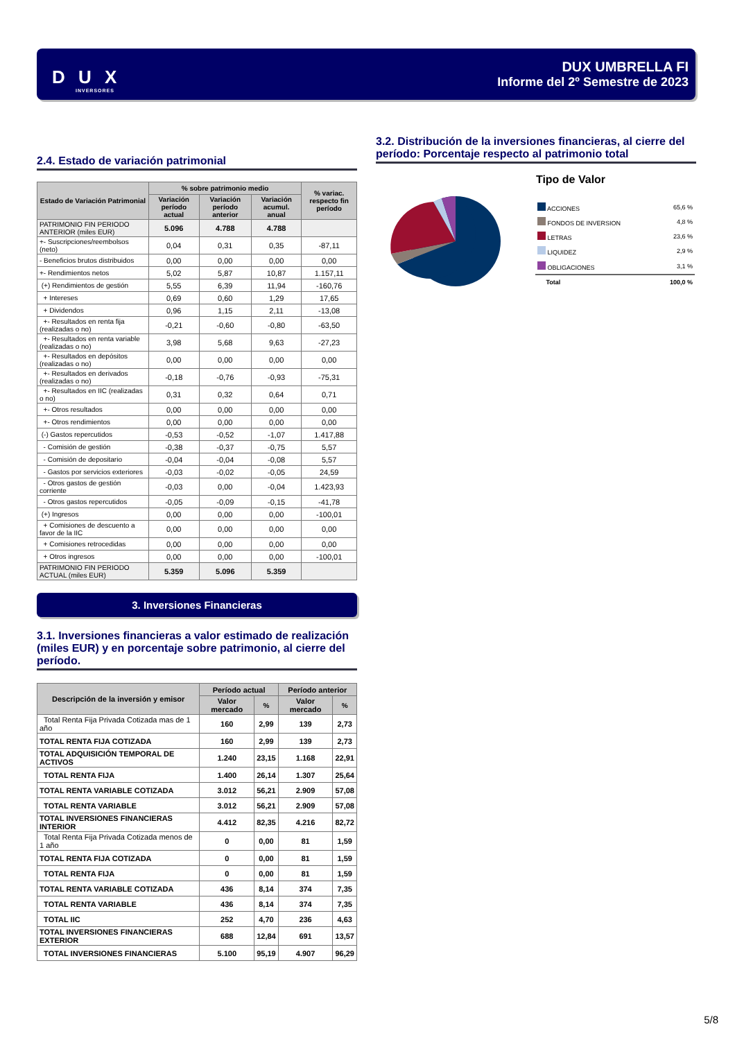D U X
INVERSORES
DUX UMBRELLA FI
Informe del 2º Semestre de 2023
2.4. Estado de variación patrimonial
| Estado de Variación Patrimonial | % sobre patrimonio medio | | | % variac. respecto fin período |
| --- | --- | --- | --- | --- |
| | Variación período actual | Variación período anterior | Variación acumul. anual | |
| PATRIMONIO FIN PERIODO ANTERIOR (miles EUR) | 5.096 | 4.788 | 4.788 | |
| +- Suscripciones/reembolsos (neto) | 0,04 | 0,31 | 0,35 | -87,11 |
| - Beneficios brutos distribuidos | 0,00 | 0,00 | 0,00 | 0,00 |
| +- Rendimientos netos | 5,02 | 5,87 | 10,87 | 1.157,11 |
| (+) Rendimientos de gestión | 5,55 | 6,39 | 11,94 | -160,76 |
| + Intereses | 0,69 | 0,60 | 1,29 | 17,65 |
| + Dividendos | 0,96 | 1,15 | 2,11 | -13,08 |
| +- Resultados en renta fija (realizadas o no) | -0,21 | -0,60 | -0,80 | -63,50 |
| +- Resultados en renta variable (realizadas o no) | 3,98 | 5,68 | 9,63 | -27,23 |
| +- Resultados en depósitos (realizadas o no) | 0,00 | 0,00 | 0,00 | 0,00 |
| +- Resultados en derivados (realizadas o no) | -0,18 | -0,76 | -0,93 | -75,31 |
| +- Resultados en IIC (realizadas o no) | 0,31 | 0,32 | 0,64 | 0,71 |
| +- Otros resultados | 0,00 | 0,00 | 0,00 | 0,00 |
| +- Otros rendimientos | 0,00 | 0,00 | 0,00 | 0,00 |
| (-) Gastos repercutidos | -0,53 | -0,52 | -1,07 | 1.417,88 |
| - Comisión de gestión | -0,38 | -0,37 | -0,75 | 5,57 |
| - Comisión de depositario | -0,04 | -0,04 | -0,08 | 5,57 |
| - Gastos por servicios exteriores | -0,03 | -0,02 | -0,05 | 24,59 |
| - Otros gastos de gestión corriente | -0,03 | 0,00 | -0,04 | 1.423,93 |
| - Otros gastos repercutidos | -0,05 | -0,09 | -0,15 | -41,78 |
| (+) Ingresos | 0,00 | 0,00 | 0,00 | -100,01 |
| + Comisiones de descuento a favor de la IIC | 0,00 | 0,00 | 0,00 | 0,00 |
| + Comisiones retrocedidas | 0,00 | 0,00 | 0,00 | 0,00 |
| + Otros ingresos | 0,00 | 0,00 | 0,00 | -100,01 |
| PATRIMONIO FIN PERIODO ACTUAL (miles EUR) | 5.359 | 5.096 | 5.359 | |
3. Inversiones Financieras
3.1. Inversiones financieras a valor estimado de realización (miles EUR) y en porcentaje sobre patrimonio, al cierre del período.
| Descripción de la inversión y emisor | Período actual | | Período anterior | |
| --- | --- | --- | --- | --- |
| | Valor mercado | % | Valor mercado | % |
| Total Renta Fija Privada Cotizada mas de 1 año | 160 | 2,99 | 139 | 2,73 |
| TOTAL RENTA FIJA COTIZADA | 160 | 2,99 | 139 | 2,73 |
| TOTAL ADQUISICIÓN TEMPORAL DE ACTIVOS | 1.240 | 23,15 | 1.168 | 22,91 |
| TOTAL RENTA FIJA | 1.400 | 26,14 | 1.307 | 25,64 |
| TOTAL RENTA VARIABLE COTIZADA | 3.012 | 56,21 | 2.909 | 57,08 |
| TOTAL RENTA VARIABLE | 3.012 | 56,21 | 2.909 | 57,08 |
| TOTAL INVERSIONES FINANCIERAS INTERIOR | 4.412 | 82,35 | 4.216 | 82,72 |
| Total Renta Fija Privada Cotizada menos de 1 año | 0 | 0,00 | 81 | 1,59 |
| TOTAL RENTA FIJA COTIZADA | 0 | 0,00 | 81 | 1,59 |
| TOTAL RENTA FIJA | 0 | 0,00 | 81 | 1,59 |
| TOTAL RENTA VARIABLE COTIZADA | 436 | 8,14 | 374 | 7,35 |
| TOTAL RENTA VARIABLE | 436 | 8,14 | 374 | 7,35 |
| TOTAL IIC | 252 | 4,70 | 236 | 4,63 |
| TOTAL INVERSIONES FINANCIERAS EXTERIOR | 688 | 12,84 | 691 | 13,57 |
| TOTAL INVERSIONES FINANCIERAS | 5.100 | 95,19 | 4.907 | 96,29 |
3.2. Distribución de la inversiones financieras, al cierre del período: Porcentaje respecto al patrimonio total
Tipo de Valor
| ACCIONES | 65,6 % |
| FONDOS DE INVERSION | 4,8 % |
| LETRAS | 23,6 % |
| LIQUIDEZ | 2,9 % |
| OBLIGACIONES | 3,1 % |
| Total | 100,0 % |
5/8